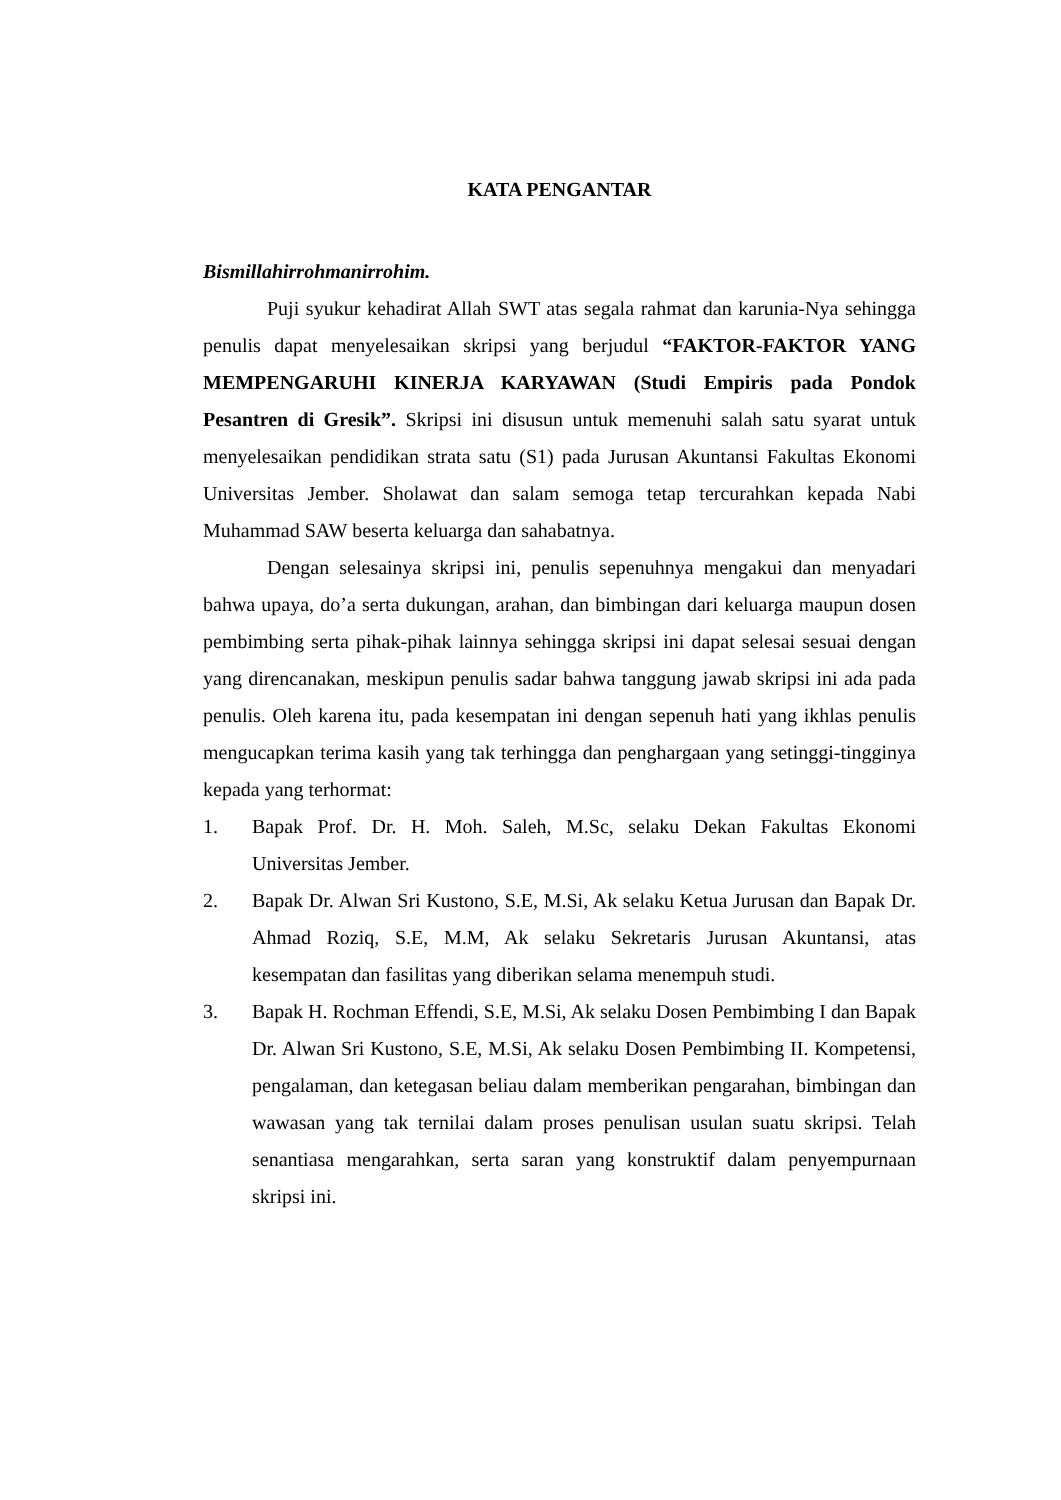KATA PENGANTAR
Bismillahirrohmanirrohim.
Puji syukur kehadirat Allah SWT atas segala rahmat dan karunia-Nya sehingga penulis dapat menyelesaikan skripsi yang berjudul “FAKTOR-FAKTOR YANG MEMPENGARUHI KINERJA KARYAWAN (Studi Empiris pada Pondok Pesantren di Gresik”. Skripsi ini disusun untuk memenuhi salah satu syarat untuk menyelesaikan pendidikan strata satu (S1) pada Jurusan Akuntansi Fakultas Ekonomi Universitas Jember. Sholawat dan salam semoga tetap tercurahkan kepada Nabi Muhammad SAW beserta keluarga dan sahabatnya.
Dengan selesainya skripsi ini, penulis sepenuhnya mengakui dan menyadari bahwa upaya, do’a serta dukungan, arahan, dan bimbingan dari keluarga maupun dosen pembimbing serta pihak-pihak lainnya sehingga skripsi ini dapat selesai sesuai dengan yang direncanakan, meskipun penulis sadar bahwa tanggung jawab skripsi ini ada pada penulis. Oleh karena itu, pada kesempatan ini dengan sepenuh hati yang ikhlas penulis mengucapkan terima kasih yang tak terhingga dan penghargaan yang setinggi-tingginya kepada yang terhormat:
1. Bapak Prof. Dr. H. Moh. Saleh, M.Sc, selaku Dekan Fakultas Ekonomi Universitas Jember.
2. Bapak Dr. Alwan Sri Kustono, S.E, M.Si, Ak selaku Ketua Jurusan dan Bapak Dr. Ahmad Roziq, S.E, M.M, Ak selaku Sekretaris Jurusan Akuntansi, atas kesempatan dan fasilitas yang diberikan selama menempuh studi.
3. Bapak H. Rochman Effendi, S.E, M.Si, Ak selaku Dosen Pembimbing I dan Bapak Dr. Alwan Sri Kustono, S.E, M.Si, Ak selaku Dosen Pembimbing II. Kompetensi, pengalaman, dan ketegasan beliau dalam memberikan pengarahan, bimbingan dan wawasan yang tak ternilai dalam proses penulisan usulan suatu skripsi. Telah senantiasa mengarahkan, serta saran yang konstruktif dalam penyempurnaan skripsi ini.